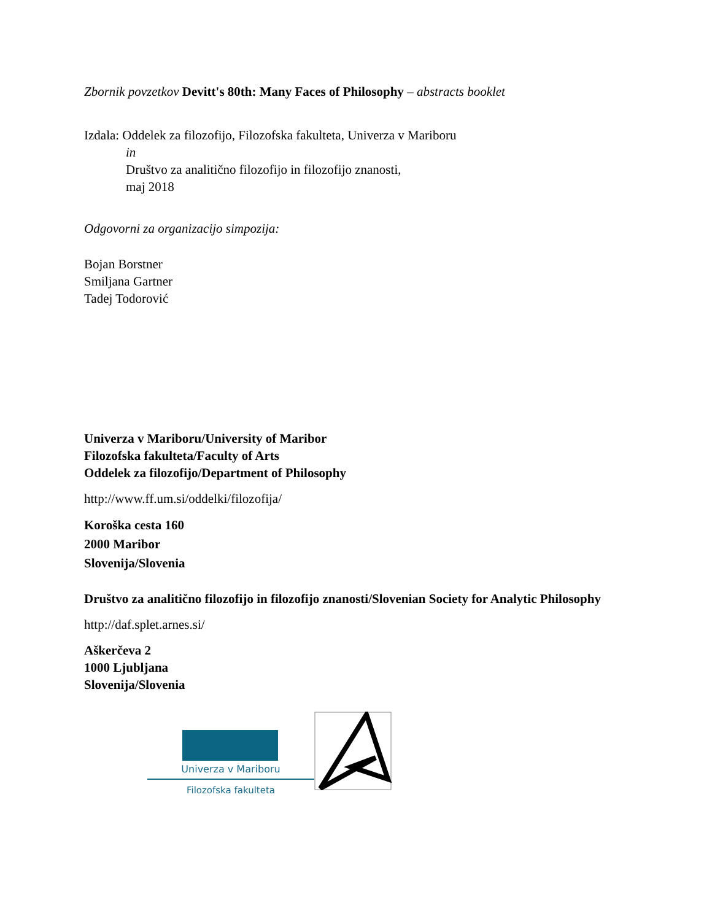Zbornik povzetkov Devitt's 80th: Many Faces of Philosophy – abstracts booklet
Izdala: Oddelek za filozofijo, Filozofska fakulteta, Univerza v Mariboru
in
Društvo za analitično filozofijo in filozofijo znanosti,
maj 2018
Odgovorni za organizacijo simpozija:
Bojan Borstner
Smiljana Gartner
Tadej Todorović
Univerza v Mariboru/University of Maribor
Filozofska fakulteta/Faculty of Arts
Oddelek za filozofijo/Department of Philosophy
http://www.ff.um.si/oddelki/filozofija/
Koroška cesta 160
2000 Maribor
Slovenija/Slovenia
Društvo za analitično filozofijo in filozofijo znanosti/Slovenian Society for Analytic Philosophy
http://daf.splet.arnes.si/
Aškerčeva 2
1000 Ljubljana
Slovenija/Slovenia
Univerza v Mariboru
Filozofska fakulteta